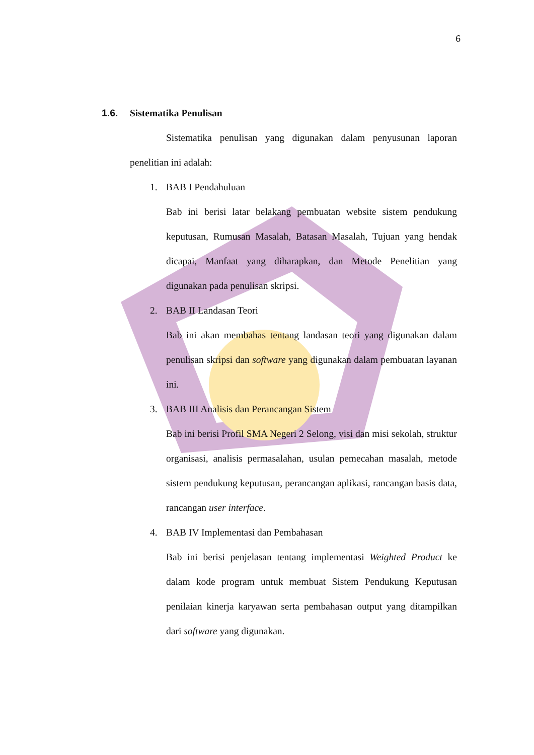6
1.6. Sistematika Penulisan
Sistematika penulisan yang digunakan dalam penyusunan laporan penelitian ini adalah:
1. BAB I Pendahuluan
Bab ini berisi latar belakang pembuatan website sistem pendukung keputusan, Rumusan Masalah, Batasan Masalah, Tujuan yang hendak dicapai, Manfaat yang diharapkan, dan Metode Penelitian yang digunakan pada penulisan skripsi.
2. BAB II Landasan Teori
Bab ini akan membahas tentang landasan teori yang digunakan dalam penulisan skripsi dan software yang digunakan dalam pembuatan layanan ini.
3. BAB III Analisis dan Perancangan Sistem
Bab ini berisi Profil SMA Negeri 2 Selong, visi dan misi sekolah, struktur organisasi, analisis permasalahan, usulan pemecahan masalah, metode sistem pendukung keputusan, perancangan aplikasi, rancangan basis data, rancangan user interface.
4. BAB IV Implementasi dan Pembahasan
Bab ini berisi penjelasan tentang implementasi Weighted Product ke dalam kode program untuk membuat Sistem Pendukung Keputusan penilaian kinerja karyawan serta pembahasan output yang ditampilkan dari software yang digunakan.